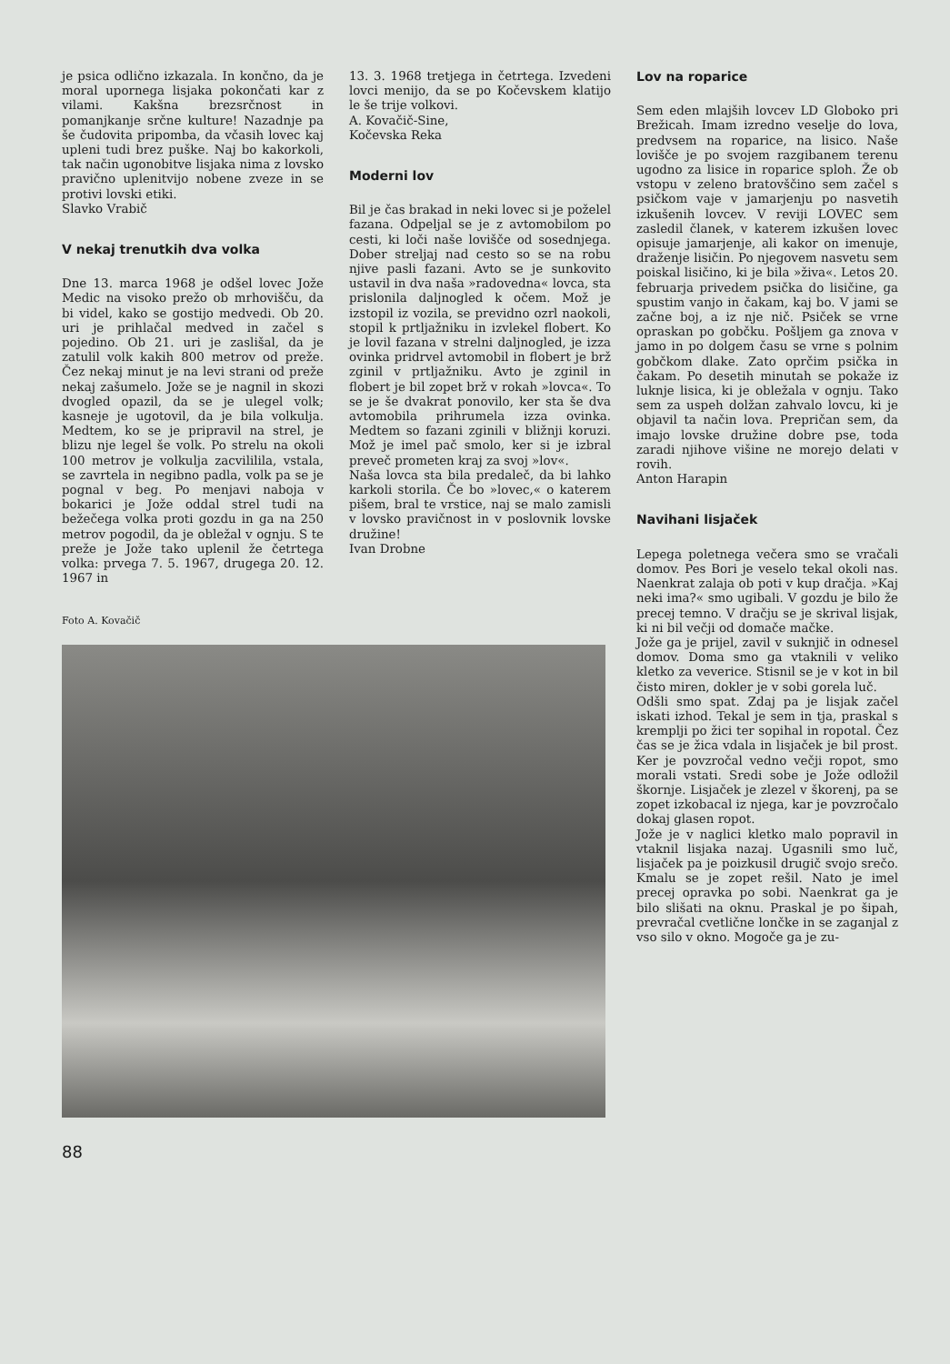je psica odlično izkazala. In končno, da je moral upornega lisjaka pokončati kar z vilami. Kakšna brezsrčnost in pomanjkanje srčne kulture! Nazadnje pa še čudovita pripomba, da včasih lovec kaj upleni tudi brez puške. Naj bo kakorkoli, tak način ugonobitve lisjaka nima z lovsko pravično uplenitvijo nobene zveze in se protivi lovski etiki.
Slavko Vrabič
V nekaj trenutkih dva volka
Dne 13. marca 1968 je odšel lovec Jože Medic na visoko prežo ob mrhovišču, da bi videl, kako se gostijo medvedi. Ob 20. uri je prihlačal medved in začel s pojedino. Ob 21. uri je zaslišal, da je zatulil volk kakih 800 metrov od preže. Čez nekaj minut je na levi strani od preže nekaj zašumelo. Jože se je nagnil in skozi dvogled opazil, da se je ulegel volk; kasneje je ugotovil, da je bila volkulja. Medtem, ko se je pripravil na strel, je blizu nje legel še volk. Po strelu na okoli 100 metrov je volkulja zacvililila, vstala, se zavrtela in negibno padla, volk pa se je pognal v beg. Po menjavi naboja v bokarici je Jože oddal strel tudi na bežečega volka proti gozdu in ga na 250 metrov pogodil, da je obležal v ognju. S te preže je Jože tako uplenil že četrtega volka: prvega 7. 5. 1967, drugega 20. 12. 1967 in
Foto A. Kovačič
88
13. 3. 1968 tretjega in četrtega. Izvedeni lovci menijo, da se po Kočevskem klatijo le še trije volkovi.
A. Kovačič-Sine,
Kočevska Reka
Moderni lov
Bil je čas brakad in neki lovec si je poželel fazana. Odpeljal se je z avtomobilom po cesti, ki loči naše lovišče od sosednjega. Dober streljaj nad cesto so se na robu njive pasli fazani. Avto se je sunkovito ustavil in dva naša »radovedna« lovca, sta prislonila daljnogled k očem. Mož je izstopil iz vozila, se previdno ozrl naokoli, stopil k prtljažniku in izvlekel flobert. Ko je lovil fazana v strelni daljnogled, je izza ovinka pridrvel avtomobil in flobert je brž zginil v prtljažniku. Avto je zginil in flobert je bil zopet brž v rokah »lovca«. To se je še dvakrat ponovilo, ker sta še dva avtomobila prihrumela izza ovinka. Medtem so fazani zginili v bližnji koruzi. Mož je imel pač smolo, ker si je izbral preveč prometen kraj za svoj »lov«.
Naša lovca sta bila predaleč, da bi lahko karkoli storila. Če bo »lovec,« o katerem pišem, bral te vrstice, naj se malo zamisli v lovsko pravičnost in v poslovnik lovske družine!
Ivan Drobne
Lov na roparice
Sem eden mlajših lovcev LD Globoko pri Brežicah. Imam izredno veselje do lova, predvsem na roparice, na lisico. Naše lovišče je po svojem razgibanem terenu ugodno za lisice in roparice sploh. Že ob vstopu v zeleno bratovščino sem začel s psičkom vaje v jamarjenju po nasvetih izkušenih lovcev. V reviji LOVEC sem zasledil članek, v katerem izkušen lovec opisuje jamarjenje, ali kakor on imenuje, draženje lisičin. Po njegovem nasvetu sem poiskal lisičino, ki je bila »živa«. Letos 20. februarja privedem psička do lisičine, ga spustim vanjo in čakam, kaj bo. V jami se začne boj, a iz nje nič. Psiček se vrne opraskan po gobčku. Pošljem ga znova v jamo in po dolgem času se vrne s polnim gobčkom dlake. Zato oprčim psička in čakam. Po desetih minutah se pokaže iz luknje lisica, ki je obležala v ognju. Tako sem za uspeh dolžan zahvalo lovcu, ki je objavil ta način lova. Prepričan sem, da imajo lovske družine dobre pse, toda zaradi njihove višine ne morejo delati v rovih.
Anton Harapin
Navihani lisjaček
Lepega poletnega večera smo se vračali domov. Pes Bori je veselo tekal okoli nas. Naenkrat zalaja ob poti v kup dračja. »Kaj neki ima?« smo ugibali. V gozdu je bilo že precej temno. V dračju se je skrival lisjak, ki ni bil večji od domače mačke.
Jože ga je prijel, zavil v suknjič in odnesel domov. Doma smo ga vtaknili v veliko kletko za veverice. Stisnil se je v kot in bil čisto miren, dokler je v sobi gorela luč.
Odšli smo spat. Zdaj pa je lisjak začel iskati izhod. Tekal je sem in tja, praskal s kremplji po žici ter sopihal in ropotal. Čez čas se je žica vdala in lisjaček je bil prost. Ker je povzročal vedno večji ropot, smo morali vstati. Sredi sobe je Jože odložil škornje. Lisjaček je zlezel v škorenj, pa se zopet izkobacal iz njega, kar je povzročalo dokaj glasen ropot.
Jože je v naglici kletko malo popravil in vtaknil lisjaka nazaj. Ugasnili smo luč, lisjaček pa je poizkusil drugič svojo srečo. Kmalu se je zopet rešil. Nato je imel precej opravka po sobi. Naenkrat ga je bilo slišati na oknu. Praskal je po šipah, prevračal cvetlične lončke in se zaganjal z vso silo v okno. Mogoče ga je zu-